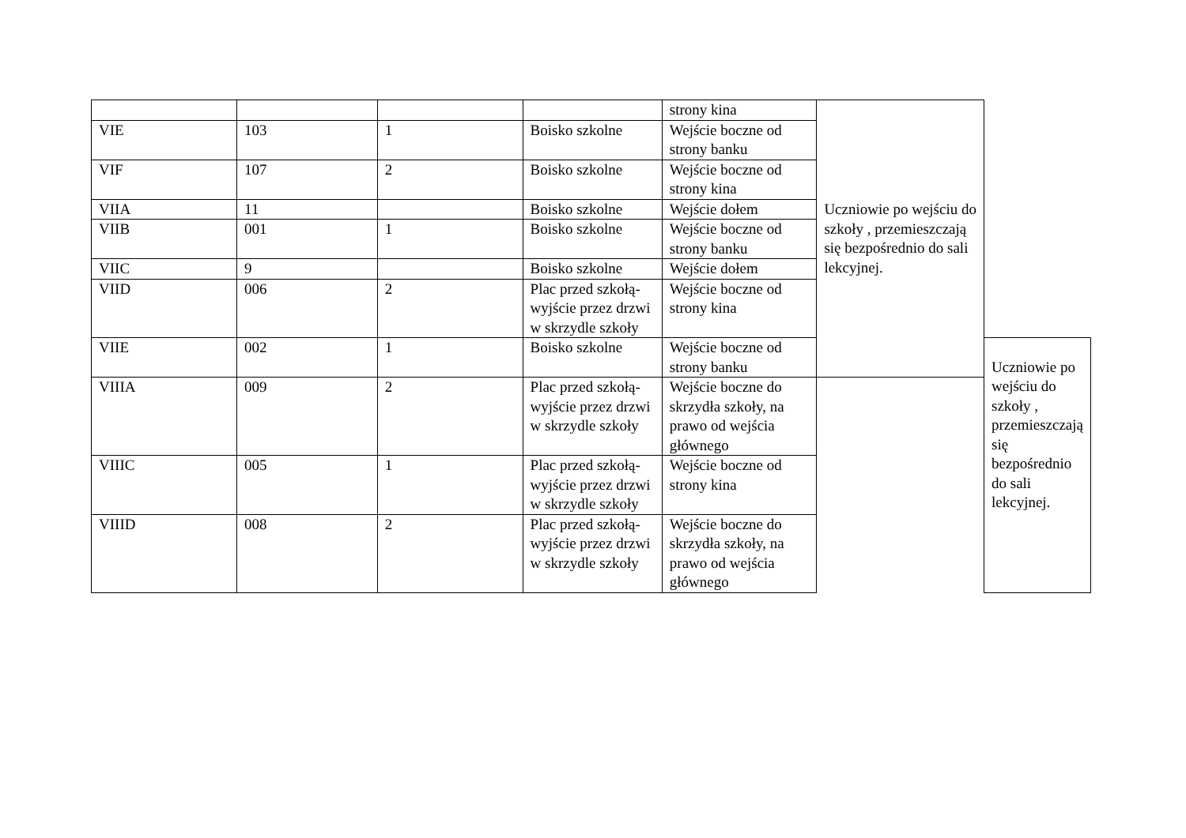| | | | | strony kina | Uczniowie po wejściu do szkoły , przemieszczają się bezpośrednio do sali lekcyjnej. | |
| VIE | 103 | 1 | Boisko szkolne | Wejście boczne od strony banku | | |
| VIF | 107 | 2 | Boisko szkolne | Wejście boczne od strony kina | | |
| VIIA | 11 | | Boisko szkolne | Wejście dołem | | |
| VIIB | 001 | 1 | Boisko szkolne | Wejście boczne od strony banku | | |
| VIIC | 9 | | Boisko szkolne | Wejście dołem | | |
| VIID | 006 | 2 | Plac przed szkołą- wyjście przez drzwi w skrzydle szkoły | Wejście boczne od strony kina | | |
| VIIE | 002 | 1 | Boisko szkolne | Wejście boczne od strony banku | | Uczniowie po wejściu do szkoły , przemieszczają się bezpośrednio do sali lekcyjnej. |
| VIIIA | 009 | 2 | Plac przed szkołą- wyjście przez drzwi w skrzydle szkoły | Wejście boczne do skrzydła szkoły, na prawo od wejścia głównego | | |
| VIIIC | 005 | 1 | Plac przed szkołą- wyjście przez drzwi w skrzydle szkoły | Wejście boczne od strony kina | | |
| VIIID | 008 | 2 | Plac przed szkołą- wyjście przez drzwi w skrzydle szkoły | Wejście boczne do skrzydła szkoły, na prawo od wejścia głównego | | |